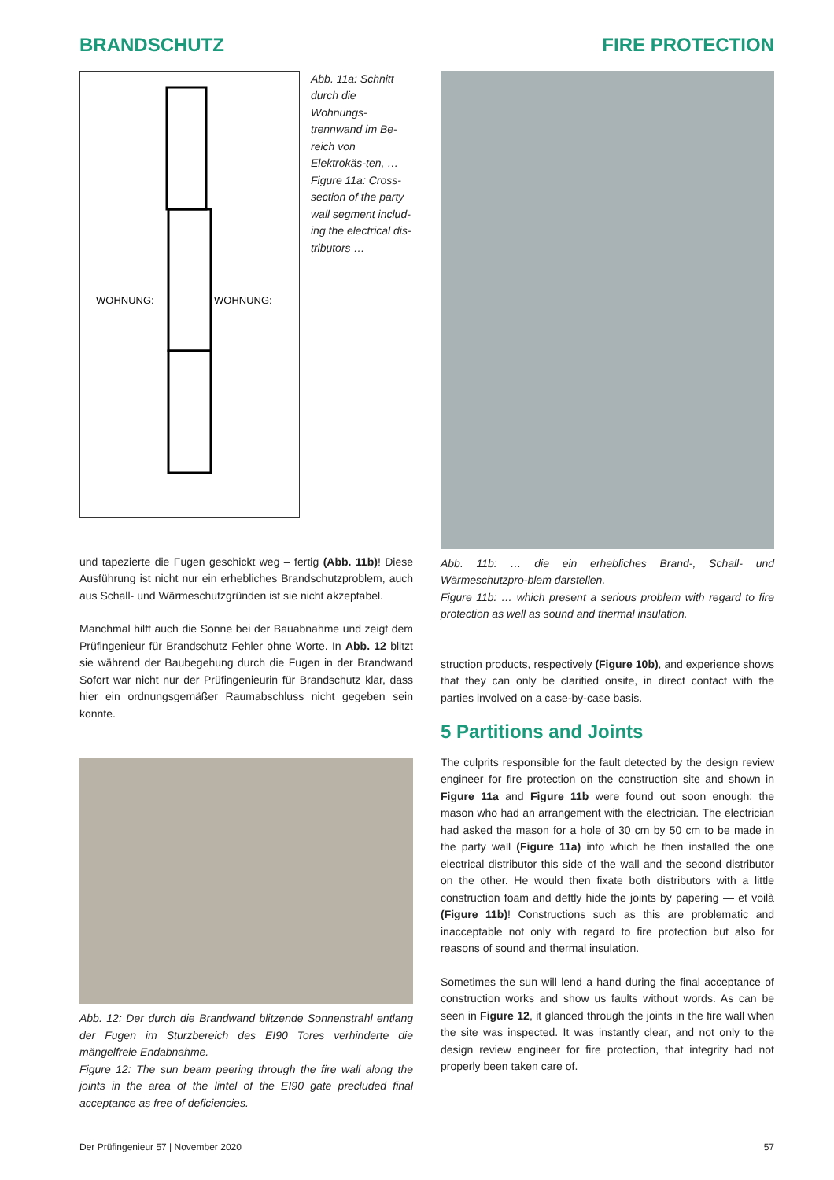BRANDSCHUTZ FIRE PROTECTION
WOHNUNG:
WOHNUNG:
Abb. 11a: Schnitt durch die Wohnungs-trennwand im Be-reich von Elektrokäs-ten, …
Figure 11a: Cross-section of the party wall segment includ-ing the electrical dis-tributors …
und tapezierte die Fugen geschickt weg – fertig (Abb. 11b)! Diese Ausführung ist nicht nur ein erhebliches Brandschutzproblem, auch aus Schall- und Wärmeschutzgründen ist sie nicht akzeptabel.
Manchmal hilft auch die Sonne bei der Bauabnahme und zeigt dem Prüfingenieur für Brandschutz Fehler ohne Worte. In Abb. 12 blitzt sie während der Baubegehung durch die Fugen in der Brandwand Sofort war nicht nur der Prüfingenieurin für Brandschutz klar, dass hier ein ordnungsgemäßer Raumabschluss nicht gegeben sein konnte.
Abb. 12: Der durch die Brandwand blitzende Sonnenstrahl entlang der Fugen im Sturzbereich des EI90 Tores verhinderte die mängelfreie Endabnahme.
Figure 12: The sun beam peering through the fire wall along the joints in the area of the lintel of the EI90 gate precluded final acceptance as free of deficiencies.
Abb. 11b: … die ein erhebliches Brand-, Schall- und Wärmeschutzpro-blem darstellen.
Figure 11b: … which present a serious problem with regard to fire protection as well as sound and thermal insulation.
struction products, respectively (Figure 10b), and experience shows that they can only be clarified onsite, in direct contact with the parties involved on a case-by-case basis.
5 Partitions and Joints
The culprits responsible for the fault detected by the design review engineer for fire protection on the construction site and shown in Figure 11a and Figure 11b were found out soon enough: the mason who had an arrangement with the electrician. The electrician had asked the mason for a hole of 30 cm by 50 cm to be made in the party wall (Figure 11a) into which he then installed the one electrical distributor this side of the wall and the second distributor on the other. He would then fixate both distributors with a little construction foam and deftly hide the joints by papering — et voilà (Figure 11b)! Constructions such as this are problematic and inacceptable not only with regard to fire protection but also for reasons of sound and thermal insulation.
Sometimes the sun will lend a hand during the final acceptance of construction works and show us faults without words. As can be seen in Figure 12, it glanced through the joints in the fire wall when the site was inspected. It was instantly clear, and not only to the design review engineer for fire protection, that integrity had not properly been taken care of.
Der Prüfingenieur 57 | November 2020 57